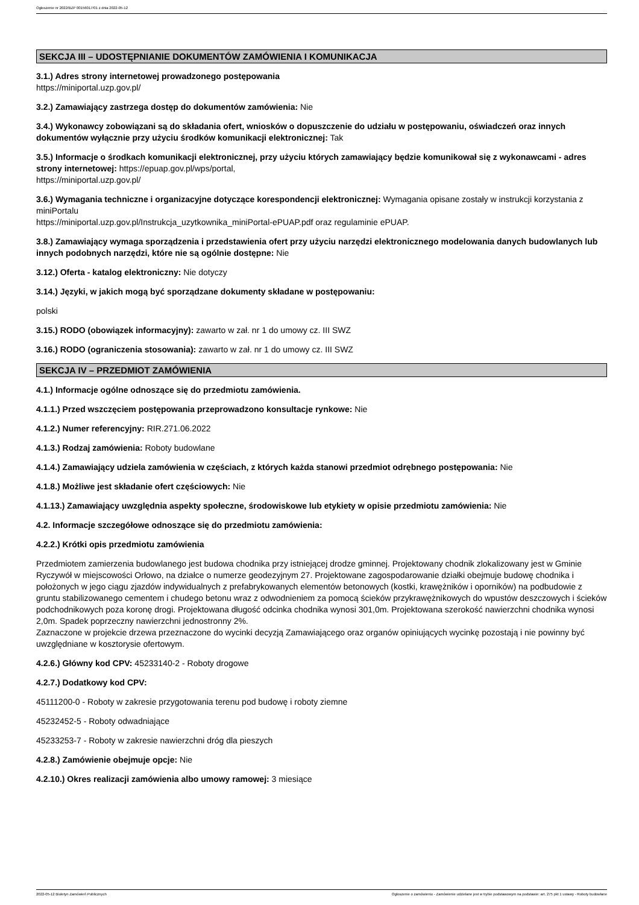Ogłoszenie nr 2022/BZP 00156017/01 z dnia 2022-05-12
SEKCJA III – UDOSTĘPNIANIE DOKUMENTÓW ZAMÓWIENIA I KOMUNIKACJA
3.1.) Adres strony internetowej prowadzonego postępowania
https://miniportal.uzp.gov.pl/
3.2.) Zamawiający zastrzega dostęp do dokumentów zamówienia: Nie
3.4.) Wykonawcy zobowiązani są do składania ofert, wniosków o dopuszczenie do udziału w postępowaniu, oświadczeń oraz innych dokumentów wyłącznie przy użyciu środków komunikacji elektronicznej: Tak
3.5.) Informacje o środkach komunikacji elektronicznej, przy użyciu których zamawiający będzie komunikował się z wykonawcami - adres strony internetowej: https://epuap.gov.pl/wps/portal,
https://miniportal.uzp.gov.pl/
3.6.) Wymagania techniczne i organizacyjne dotyczące korespondencji elektronicznej: Wymagania opisane zostały w instrukcji korzystania z miniPortalu
https://miniportal.uzp.gov.pl/Instrukcja_uzytkownika_miniPortal-ePUAP.pdf oraz regulaminie ePUAP.
3.8.) Zamawiający wymaga sporządzenia i przedstawienia ofert przy użyciu narzędzi elektronicznego modelowania danych budowlanych lub innych podobnych narzędzi, które nie są ogólnie dostępne: Nie
3.12.) Oferta - katalog elektroniczny: Nie dotyczy
3.14.) Języki, w jakich mogą być sporządzane dokumenty składane w postępowaniu:
polski
3.15.) RODO (obowiązek informacyjny): zawarto w zał. nr 1 do umowy cz. III SWZ
3.16.) RODO (ograniczenia stosowania): zawarto w zał. nr 1 do umowy cz. III SWZ
SEKCJA IV – PRZEDMIOT ZAMÓWIENIA
4.1.) Informacje ogólne odnoszące się do przedmiotu zamówienia.
4.1.1.) Przed wszczęciem postępowania przeprowadzono konsultacje rynkowe: Nie
4.1.2.) Numer referencyjny: RIR.271.06.2022
4.1.3.) Rodzaj zamówienia: Roboty budowlane
4.1.4.) Zamawiający udziela zamówienia w częściach, z których każda stanowi przedmiot odrębnego postępowania: Nie
4.1.8.) Możliwe jest składanie ofert częściowych: Nie
4.1.13.) Zamawiający uwzględnia aspekty społeczne, środowiskowe lub etykiety w opisie przedmiotu zamówienia: Nie
4.2. Informacje szczegółowe odnoszące się do przedmiotu zamówienia:
4.2.2.) Krótki opis przedmiotu zamówienia
Przedmiotem zamierzenia budowlanego jest budowa chodnika przy istniejącej drodze gminnej. Projektowany chodnik zlokalizowany jest w Gminie Ryczywół w miejscowości Orłowo, na działce o numerze geodezyjnym 27. Projektowane zagospodarowanie działki obejmuje budowę chodnika i położonych w jego ciągu zjazdów indywidualnych z prefabrykowanych elementów betonowych (kostki, krawężników i oporników) na podbudowie z gruntu stabilizowanego cementem i chudego betonu wraz z odwodnieniem za pomocą ścieków przykrawężnikowych do wpustów deszczowych i ścieków podchodnikowych poza koronę drogi. Projektowana długość odcinka chodnika wynosi 301,0m. Projektowana szerokość nawierzchni chodnika wynosi 2,0m. Spadek poprzeczny nawierzchni jednostronny 2%.
Zaznaczone w projekcie drzewa przeznaczone do wycinki decyzją Zamawiającego oraz organów opiniujących wycinkę pozostają i nie powinny być uwzględniane w kosztorysie ofertowym.
4.2.6.) Główny kod CPV: 45233140-2 - Roboty drogowe
4.2.7.) Dodatkowy kod CPV:
45111200-0 - Roboty w zakresie przygotowania terenu pod budowę i roboty ziemne
45232452-5 - Roboty odwadniające
45233253-7 - Roboty w zakresie nawierzchni dróg dla pieszych
4.2.8.) Zamówienie obejmuje opcje: Nie
4.2.10.) Okres realizacji zamówienia albo umowy ramowej: 3 miesiące
2022-05-12 Biuletyn Zamówień Publicznych Ogłoszenie o zamówieniu - Zamówienie udzielane jest w trybie podstawowym na podstawie: art. 275 pkt 1 ustawy - Roboty budowlane